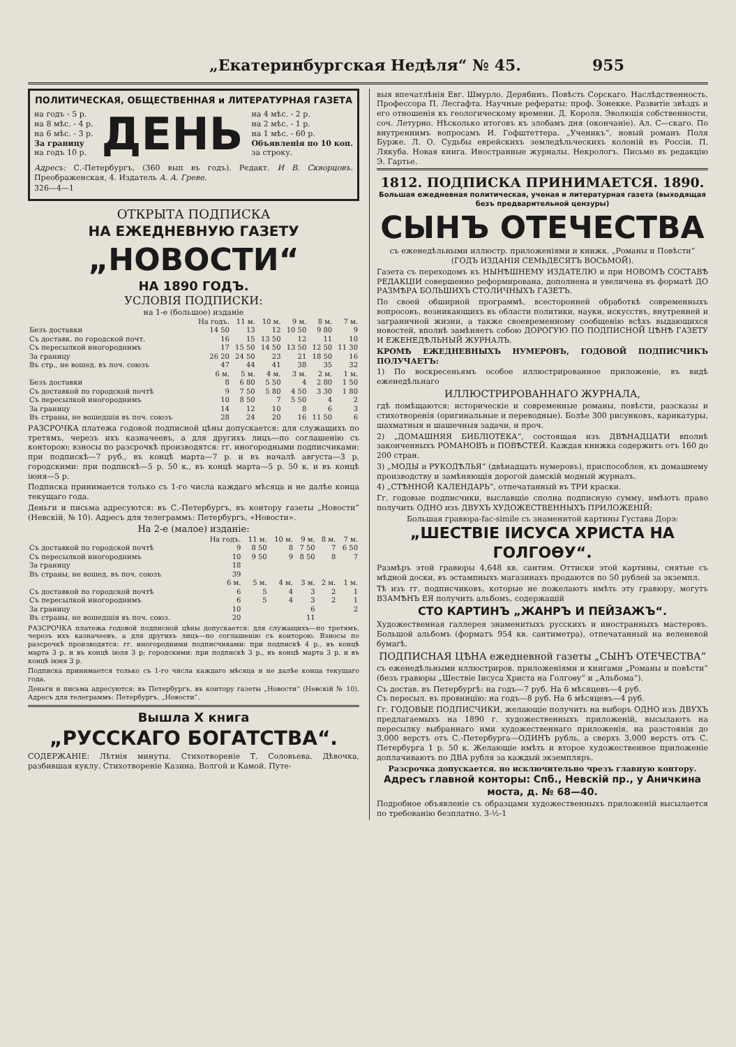„Екатеринбургская Недѣля“ № 45. 955
ПОЛИТИЧЕСКАЯ, ОБЩЕСТВЕННАЯ и ЛИТЕРАТУРНАЯ ГАЗЕТА
на годъ - 5 р.
на 8 мѣс. - 4 р.
на 6 мѣс. - 3 р.
За границу
на годъ 10 р.
ДЕНЬ
на 4 мѣс. - 2 р.
на 2 мѣс. - 1 р.
на 1 мѣс. - 60 р.
Объявленія по 10 коп.
за строку.
Адресъ: С.-Петербургъ, (360 вып въ годъ). Редакт. И В. Скворцовъ. Преображенская, 4. Издатель А. А. Греве.
326—4—1
ОТКРЫТА ПОДПИСКА
НА ЕЖЕДНЕВНУЮ ГАЗЕТУ
„НОВОСТИ“
НА 1890 ГОДЪ.
УСЛОВІЯ ПОДПИСКИ:
на 1-е (большое) изданіе
| | На годъ. | 11 м. | 10 м. | 9 м. | 8 м. | 7 м. |
| --- | --- | --- | --- | --- | --- | --- |
| Безъ доставки | 14 50 | 13 | 12 | 10 50 | 9 80 | 9 |
| Съ доставк. по городской почт. | 16 | 15 | 13 50 | 12 | 11 | 10 |
| Съ пересылкой иногороднимъ | 17 | 15 50 | 14 50 | 13 50 | 12 50 | 11 30 |
| За границу | 26 20 | 24 50 | 23 | 21 | 18 50 | 16 |
| Въ стр., не вошед. въ поч. союзъ | 47 | 44 | 41 | 38 | 35 | 32 |
| | 6 м. | 5 м. | 4 м. | 3 м. | 2 м. | 1 м. |
| Безъ доставки | 8 | 6 80 | 5 50 | 4 | 2 80 | 1 50 |
| Съ доставкой по городской почтѣ | 9 | 7 50 | 5 80 | 4 50 | 3 30 | 1 80 |
| Съ пересылкой иногороднимъ | 10 | 8 50 | 7 | 5 50 | 4 | 2 |
| За границу | 14 | 12 | 10 | 8 | 6 | 3 |
| Въ страны, не вошедшія въ поч. союзъ | 28 | 24 | 20 | 16 | 11 50 | 6 |
РАЗСРОЧКА платежа годовой подписной цѣны допускается: для служащихъ по третямъ, черезъ ихъ казначеевъ, а для другихъ лицъ—по соглашенію съ конторою; взносы по разсрочкѣ производятся: гг. иногородными подписчиками: при подпискѣ—7 руб., въ концѣ марта—7 р. и въ началѣ августа—3 р, городскими: при подпискѣ—5 р. 50 к., въ концѣ марта—5 р. 50 к. и въ концѣ іюня—5 р.
Подписка принимается только съ 1-го числа каждаго мѣсяца и не далѣе конца текущаго года.
Деньги и письма адресуются: въ С.-Петербургъ, въ контору газеты „Новости“ (Невскій, № 10). Адресъ для телеграммъ: Петербургъ, «Новости».
На 2-е (малое) изданіе:
| | На годъ. | 11 м. | 10 м. | 9 м. | 8 м. | 7 м. |
| --- | --- | --- | --- | --- | --- | --- |
| Съ доставкой по городской почтѣ | 9 | 8 50 | 8 | 7 50 | 7 | 6 50 |
| Съ пересылкой иногороднимъ | 10 | 9 50 | 9 | 8 50 | 8 | 7 |
| За границу | 18 | | | | | |
| Въ страны, не вошед. въ поч. союзъ | 39 | | | | | |
| | 6 м. | 5 м. | 4 м. | 3 м. | 2 м. | 1 м. |
| Съ доставкой по городской почтѣ | 6 | 5 | 4 | 3 | 2 | 1 |
| Съ пересылкой иногороднимъ | 6 | 5 | 4 | 3 | 2 | 1 |
| За границу | 10 | | | 6 | | 2 |
| Въ страны, не вошедшія въ поч. союз. | 20 | | | 11 | | |
РАЗСРОЧКА платежа годовой подписной цѣны допускается: для служащихъ—по третямъ, черезъ ихъ казначеевъ, а для другихъ лицъ—по соглашенію съ конторою. Взносы по разсрочкѣ производятся: гг. иногородними подписчиками: при подпискѣ 4 р., въ концѣ марта 3 р. и въ концѣ іюля 3 р; городскими: при подпискѣ 3 р., въ концѣ марта 3 р. и въ концѣ іюня 3 р.
Подписка принимается только съ 1-го числа каждаго мѣсяца и не далѣе конца текущаго года.
Деньги и письма адресуются: въ Петербургъ, въ контору газеты „Новости“ (Невскій № 10). Адресъ для телеграммъ: Петербургъ, „Новости“.
Вышла X книга
„РУССКАГО БОГАТСТВА“.
СОДЕРЖАНІЕ: Лѣтнія минуты. Стихотвореніе Т. Соловьева. Дѣвочка, разбившая куклу. Стихотвореніе Казина. Волгой и Камой. Путе-
выя впечатлѣнія Евг. Шмурло. Дерябинъ. Повѣсть Сорскаго. Наслѣдственность. Профессора П. Лесгафта. Научные рефераты: проф. Зонекке. Развитіе звѣздъ и его отношенія къ геологическому времени. Д. Короля. Эволюція собственности, соч. Летурно. Нѣсколько итоговъ къ злобамъ дня (окончаніе). Ал. С—скаго. По внутреннимъ вопросамъ И. Гофштеттера. „Ученикъ“, новый романъ Поля Бурже. Л. О. Судьбы еврейскихъ земледѣльческихъ колоній въ Россіи. П. Лякуба. Новая книга. Иностранные журналы. Некрологъ. Письмо въ редакцію Э. Гартье.
1812. ПОДПИСКА ПРИНИМАЕТСЯ. 1890.
Большая ежедневная политическая, ученая и литературная газета (выходящая безъ предварительной цензуры)
СЫНЪ ОТЕЧЕСТВА
съ еженедѣльными иллюстр. приложеніями и книжк. „Романы и Повѣсти“
(ГОДЪ ИЗДАНІЯ СЕМЬДЕСЯТЪ ВОСЬМОЙ).
Газета съ переходомъ къ НЫНѢШНЕМУ ИЗДАТЕЛЮ и при НОВОМЪ СОСТАВѢ РЕДАКЦІИ совершенно реформирована, дополнена и увеличена въ форматѣ ДО РАЗМѢРА БОЛЬШИХЪ СТОЛИЧНЫХЪ ГАЗЕТЪ.
По своей обширной программѣ, всесторонней обработкѣ современныхъ вопросовъ, возникающихъ въ области политики, науки, искусствъ, внутренней и заграничной жизни, а также своевременному сообщенію всѣхъ выдающихся новостей, вполнѣ замѣняетъ собою ДОРОГУЮ ПО ПОДПИСНОЙ ЦѢНѢ ГАЗЕТУ И ЕЖЕНЕДѢЛЬНЫЙ ЖУРНАЛЪ.
КРОМѢ ЕЖЕДНЕВНЫХЪ НУМЕРОВЪ, ГОДОВОЙ ПОДПИСЧИКЪ ПОЛУЧАЕТЪ:
1) По воскресеньямъ особое иллюстрированное приложеніе, въ видѣ еженедѣльнаго
ИЛЛЮСТРИРОВАННАГО ЖУРНАЛА,
гдѣ помѣщаются: историческіе и современные романы, повѣсти, разсказы и стихотворенія (оригинальные и переводные). Болѣе 300 рисунковъ, карикатуры, шахматныя и шашечныя задачи, и проч.
2) „ДОМАШНЯЯ БИБЛІОТЕКА“, состоящая изъ ДВѢНАДЦАТИ вполнѣ законченныхъ РОМАНОВЪ и ПОВѢСТЕЙ. Каждая книжка содержитъ отъ 160 до 200 стран.
3) „МОДЫ и РУКОДѢЛЬЯ“ (двѣнадцать нумеровъ), приспособлен. къ домашнему производству и замѣняющія дорогой дамскій модный журналъ.
4) „СТѢННОЙ КАЛЕНДАРЬ“, отпечатанный въ ТРИ краски.
Гг. годовые подписчики, выславшіе сполна подписную сумму, имѣютъ право получить ОДНО изъ ДВУХЪ ХУДОЖЕСТВЕННЫХЪ ПРИЛОЖЕНІЙ:
Большая гравюра-fac-simile съ знаменитой картины Густава Дорэ:
„ШЕСТВІЕ ІИСУСА ХРИСТА НА ГОЛГОѲУ“.
Размѣръ этой гравюры 4,648 кв. сантим. Оттиски этой картины, снятые съ мѣдной доски, въ эстампныхъ магазинахъ продаются по 50 рублей за экземпл.
Тѣ изъ гг. подписчиковъ, которые не пожелаютъ имѣть эту гравюру, могутъ ВЗАМѢНЪ ЕЯ получить альбомъ, содержащій
СТО КАРТИНЪ „ЖАНРЪ И ПЕЙЗАЖЪ“.
Художественная галлерея знаменитыхъ русскихъ и иностранныхъ мастеровъ. Большой альбомъ (форматъ 954 кв. сантиметра), отпечатанный на веленевой бумагѣ.
ПОДПИСНАЯ ЦѢНА ежедневной газеты „СЫНЪ ОТЕЧЕСТВА“
съ еженедѣльными иллюстриров. приложеніями и книгами „Романы и повѣсти“ (безъ гравюры „Шествіе Іисуса Христа на Голгоѳу“ и „Альбома“).
Съ достав. въ Петербургѣ: на годъ—7 руб. На 6 мѣсяцевъ—4 руб.
Съ пересыл. въ провинцію: на годъ—8 руб. На 6 мѣсяцевъ—4 руб.
Гг. ГОДОВЫЕ ПОДПИСЧИКИ, желающіе получить на выборъ ОДНО изъ ДВУХЪ предлагаемыхъ на 1890 г. художественныхъ приложеній, высылаютъ на пересылку выбраннаго ими художественнаго приложенія, на разстояніи до 3,000 верстъ отъ С.-Петербурга—ОДИНЪ рубль, а сверхъ 3,000 верстъ отъ С. Петербурга 1 р. 50 к. Желающіе имѣть и второе художественное приложеніе доплачиваютъ по ДВА рубля за каждый экземпляръ.
Разсрочка допускается. но исключительно чрезъ главную контору.
Адресъ главной конторы: Спб., Невскій пр., у Аничкина моста, д. № 68—40.
Подробное объявленіе съ образцами художественныхъ приложеній высылается по требованію безплатно. 3-½-1